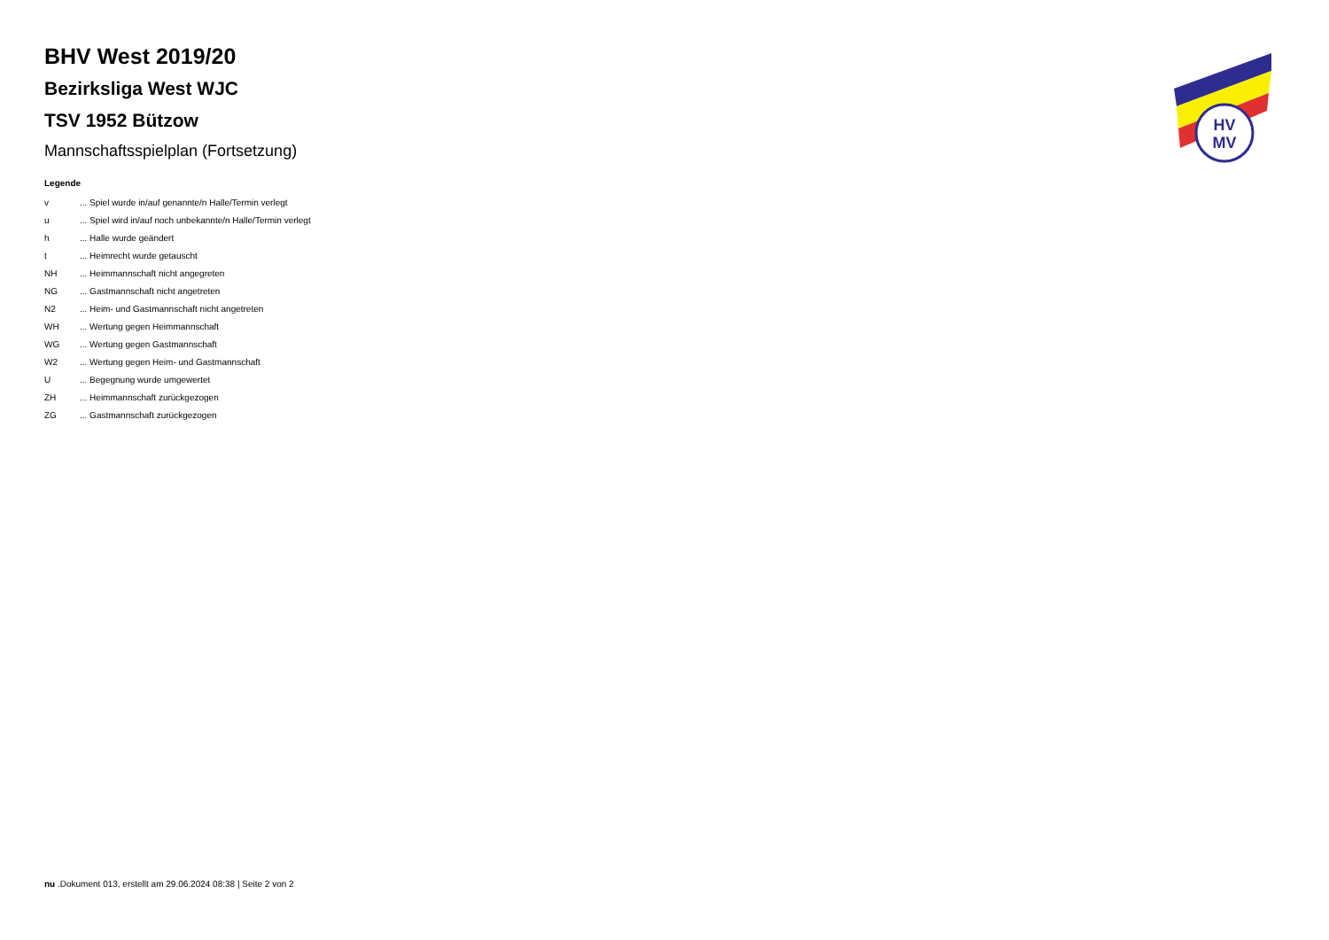HV
MV
BHV West 2019/20
Bezirksliga West WJC
TSV 1952 Bützow
Mannschaftsspielplan (Fortsetzung)
Legende
| v | ... Spiel wurde in/auf genannte/n Halle/Termin verlegt |
| u | ... Spiel wird in/auf noch unbekannte/n Halle/Termin verlegt |
| h | ... Halle wurde geändert |
| t | ... Heimrecht wurde getauscht |
| NH | ... Heimmannschaft nicht angegreten |
| NG | ... Gastmannschaft nicht angetreten |
| N2 | ... Heim- und Gastmannschaft nicht angetreten |
| WH | ... Wertung gegen Heimmannschaft |
| WG | ... Wertung gegen Gastmannschaft |
| W2 | ... Wertung gegen Heim- und Gastmannschaft |
| U | ... Begegnung wurde umgewertet |
| ZH | ... Heimmannschaft zurückgezogen |
| ZG | ... Gastmannschaft zurückgezogen |
nu .Dokument 013, erstellt am 29.06.2024 08:38 | Seite 2 von 2